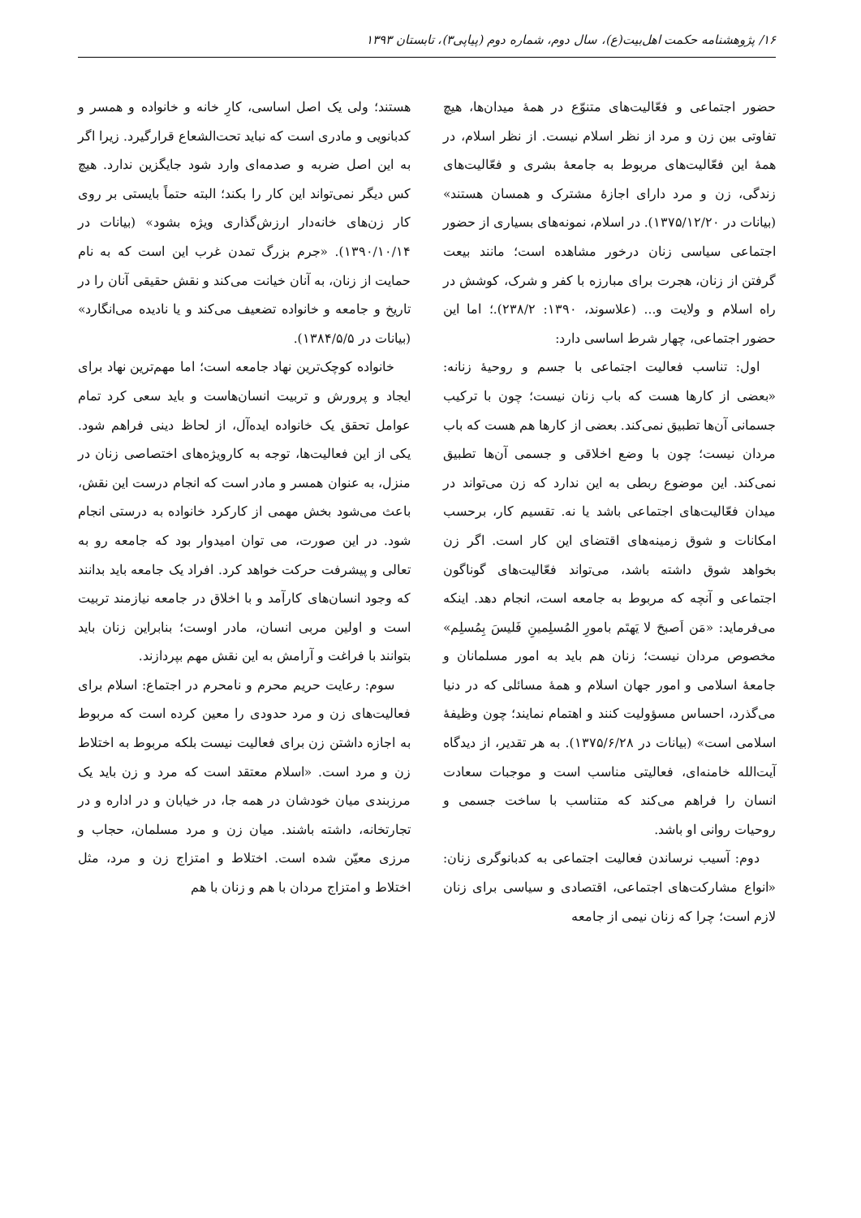۱۶/ پژوهشنامه حکمت اهل‌بیت(ع)، سال دوم، شماره دوم (پیاپی۳)، تابستان ۱۳۹۳
حضور اجتماعی و فعّالیت‌های متنوّع در همهٔ میدان‌ها، هیچ تفاوتی بین زن و مرد از نظر اسلام نیست. از نظر اسلام، در همهٔ این فعّالیت‌های مربوط به جامعهٔ بشری و فعّالیت‌های زندگی، زن و مرد دارای اجازهٔ مشترک و همسان هستند» (بیانات در ۱۳۷۵/۱۲/۲۰). در اسلام، نمونه‌های بسیاری از حضور اجتماعی سیاسی زنان درخور مشاهده است؛ مانند بیعت گرفتن از زنان، هجرت برای مبارزه با کفر و شرک، کوشش در راه اسلام و ولایت و... (علاسوند، ۱۳۹۰: ۲۳۸/۲).؛ اما این حضور اجتماعی، چهار شرط اساسی دارد:
اول: تناسب فعالیت اجتماعی با جسم و روحیهٔ زنانه: «بعضی از کارها هست که باب زنان نیست؛ چون با ترکیب جسمانی آن‌ها تطبیق نمی‌کند. بعضی از کارها هم هست که باب مردان نیست؛ چون با وضع اخلاقی و جسمی آن‌ها تطبیق نمی‌کند. این موضوع ربطی به این ندارد که زن می‌تواند در میدان فعّالیت‌های اجتماعی باشد یا نه. تقسیم کار، برحسب امکانات و شوق زمینه‌های اقتضای این کار است. اگر زن بخواهد شوق داشته باشد، می‌تواند فعّالیت‌های گوناگون اجتماعی و آنچه که مربوط به جامعه است، انجام دهد. اینکه می‌فرماید: «مَن اَصبحَ لا یَهتَم بامورِ المُسلِمینِ فَلیسَ بِمُسلِم» مخصوص مردان نیست؛ زنان هم باید به امور مسلمانان و جامعهٔ اسلامی و امور جهان اسلام و همهٔ مسائلی که در دنیا می‌گذرد، احساس مسؤولیت کنند و اهتمام نمایند؛ چون وظیفهٔ اسلامی است» (بیانات در ۱۳۷۵/۶/۲۸). به هر تقدیر، از دیدگاه آیت‌الله خامنه‌ای، فعالیتی مناسب است و موجبات سعادت انسان را فراهم می‌کند که متناسب با ساخت جسمی و روحیات روانی او باشد.
دوم: آسیب نرساندن فعالیت اجتماعی به کدبانوگری زنان: «انواع مشارکت‌های اجتماعی، اقتصادی و سیاسی برای زنان لازم است؛ چرا که زنان نیمی از جامعه
هستند؛ ولی یک اصل اساسی، کارِ خانه و خانواده و همسر و کدبانویی و مادری است که نباید تحت‌الشعاع قرارگیرد. زیرا اگر به این اصل ضربه و صدمه‌ای وارد شود جایگزین ندارد. هیچ کس دیگر نمی‌تواند این کار را بکند؛ البته حتماً بایستی بر روی کار زن‌های خانه‌دار ارزش‌گذاری ویژه بشود» (بیانات در ۱۳۹۰/۱۰/۱۴). «جرم بزرگ تمدن غرب این است که به نام حمایت از زنان، به آنان خیانت می‌کند و نقش حقیقی آنان را در تاریخ و جامعه و خانواده تضعیف می‌کند و یا نادیده می‌انگارد» (بیانات در ۱۳۸۴/۵/۵).
خانواده کوچک‌ترین نهاد جامعه است؛ اما مهم‌ترین نهاد برای ایجاد و پرورش و تربیت انسان‌هاست و باید سعی کرد تمام عوامل تحقق یک خانواده ایده‌آل، از لحاظ دینی فراهم شود. یکی از این فعالیت‌ها، توجه به کارویژه‌های اختصاصی زنان در منزل، به عنوان همسر و مادر است که انجام درست این نقش، باعث می‌شود بخش مهمی از کارکرد خانواده به درستی انجام شود. در این صورت، می توان امیدوار بود که جامعه رو به تعالی و پیشرفت حرکت خواهد کرد. افراد یک جامعه باید بدانند که وجود انسان‌های کارآمد و با اخلاق در جامعه نیازمند تربیت است و اولین مربی انسان، مادر اوست؛ بنابراین زنان باید بتوانند با فراغت و آرامش به این نقش مهم بپردازند.
سوم: رعایت حریم محرم و نامحرم در اجتماع: اسلام برای فعالیت‌های زن و مرد حدودی را معین کرده است که مربوط به اجازه داشتن زن برای فعالیت نیست بلکه مربوط به اختلاط زن و مرد است. «اسلام معتقد است که مرد و زن باید یک مرزبندی میان خودشان در همه جا، در خیابان و در اداره و در تجارتخانه، داشته باشند. میان زن و مرد مسلمان، حجاب و مرزی معیّن شده است. اختلاط و امتزاج زن و مرد، مثل اختلاط و امتزاج مردان با هم و زنان با هم